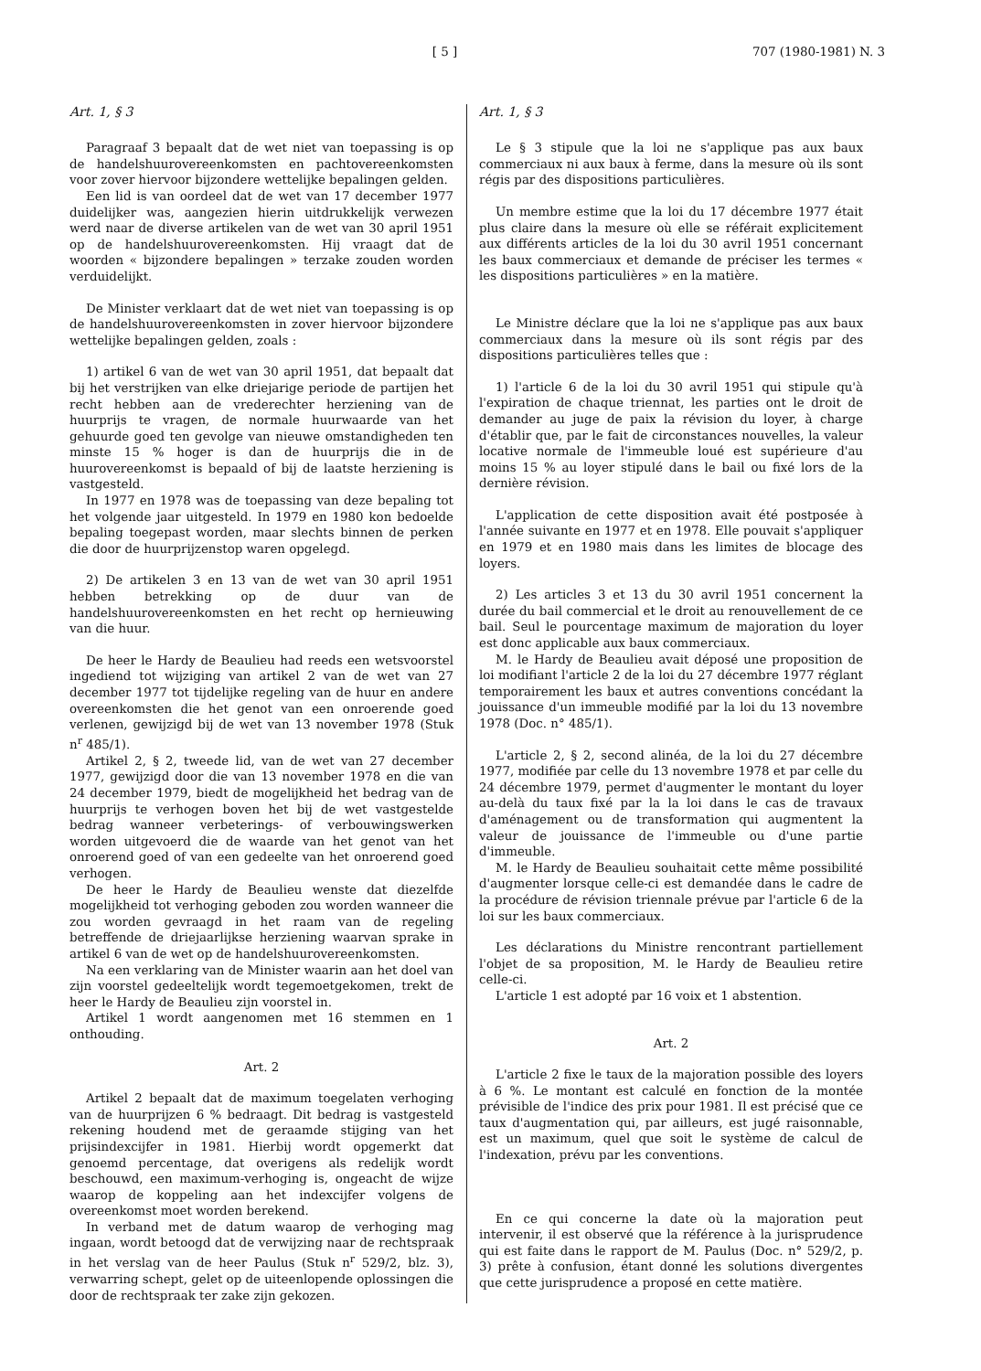[ 5 ] 707 (1980-1981) N. 3
Art. 1, § 3
Paragraaf 3 bepaalt dat de wet niet van toepassing is op de handelshuurovereenkomsten en pachtovereenkomsten voor zover hiervoor bijzondere wettelijke bepalingen gelden.
Een lid is van oordeel dat de wet van 17 december 1977 duidelijker was, aangezien hierin uitdrukkelijk verwezen werd naar de diverse artikelen van de wet van 30 april 1951 op de handelshuurovereenkomsten. Hij vraagt dat de woorden « bijzondere bepalingen » terzake zouden worden verduidelijkt.
De Minister verklaart dat de wet niet van toepassing is op de handelshuurovereenkomsten in zover hiervoor bijzondere wettelijke bepalingen gelden, zoals :
1) artikel 6 van de wet van 30 april 1951, dat bepaalt dat bij het verstrijken van elke driejarige periode de partijen het recht hebben aan de vrederechter herziening van de huurprijs te vragen, de normale huurwaarde van het gehuurde goed ten gevolge van nieuwe omstandigheden ten minste 15 % hoger is dan de huurprijs die in de huurovereenkomst is bepaald of bij de laatste herziening is vastgesteld.
In 1977 en 1978 was de toepassing van deze bepaling tot het volgende jaar uitgesteld. In 1979 en 1980 kon bedoelde bepaling toegepast worden, maar slechts binnen de perken die door de huurprijzenstop waren opgelegd.
2) De artikelen 3 en 13 van de wet van 30 april 1951 hebben betrekking op de duur van de handelshuurovereenkomsten en het recht op hernieuwing van die huur.
De heer le Hardy de Beaulieu had reeds een wetsvoorstel ingediend tot wijziging van artikel 2 van de wet van 27 december 1977 tot tijdelijke regeling van de huur en andere overeenkomsten die het genot van een onroerende goed verlenen, gewijzigd bij de wet van 13 november 1978 (Stuk n<sup>r</sup> 485/1).
Artikel 2, § 2, tweede lid, van de wet van 27 december 1977, gewijzigd door die van 13 november 1978 en die van 24 december 1979, biedt de mogelijkheid het bedrag van de huurprijs te verhogen boven het bij de wet vastgestelde bedrag wanneer verbeterings- of verbouwingswerken worden uitgevoerd die de waarde van het genot van het onroerend goed of van een gedeelte van het onroerend goed verhogen.
De heer le Hardy de Beaulieu wenste dat diezelfde mogelijkheid tot verhoging geboden zou worden wanneer die zou worden gevraagd in het raam van de regeling betreffende de driejaarlijkse herziening waarvan sprake in artikel 6 van de wet op de handelshuurovereenkomsten.
Na een verklaring van de Minister waarin aan het doel van zijn voorstel gedeeltelijk wordt tegemoetgekomen, trekt de heer le Hardy de Beaulieu zijn voorstel in.
Artikel 1 wordt aangenomen met 16 stemmen en 1 onthouding.
Art. 2
Artikel 2 bepaalt dat de maximum toegelaten verhoging van de huurprijzen 6 % bedraagt. Dit bedrag is vastgesteld rekening houdend met de geraamde stijging van het prijsindexcijfer in 1981. Hierbij wordt opgemerkt dat genoemd percentage, dat overigens als redelijk wordt beschouwd, een maximum-verhoging is, ongeacht de wijze waarop de koppeling aan het indexcijfer volgens de overeenkomst moet worden berekend.
In verband met de datum waarop de verhoging mag ingaan, wordt betoogd dat de verwijzing naar de rechtspraak in het verslag van de heer Paulus (Stuk n<sup>r</sup> 529/2, blz. 3), verwarring schept, gelet op de uiteenlopende oplossingen die door de rechtspraak ter zake zijn gekozen.
Art. 1, § 3
Le § 3 stipule que la loi ne s'applique pas aux baux commerciaux ni aux baux à ferme, dans la mesure où ils sont régis par des dispositions particulières.
Un membre estime que la loi du 17 décembre 1977 était plus claire dans la mesure où elle se référait explicitement aux différents articles de la loi du 30 avril 1951 concernant les baux commerciaux et demande de préciser les termes « les dispositions particulières » en la matière.
Le Ministre déclare que la loi ne s'applique pas aux baux commerciaux dans la mesure où ils sont régis par des dispositions particulières telles que :
1) l'article 6 de la loi du 30 avril 1951 qui stipule qu'à l'expiration de chaque triennat, les parties ont le droit de demander au juge de paix la révision du loyer, à charge d'établir que, par le fait de circonstances nouvelles, la valeur locative normale de l'immeuble loué est supérieure d'au moins 15 % au loyer stipulé dans le bail ou fixé lors de la dernière révision.
L'application de cette disposition avait été postposée à l'année suivante en 1977 et en 1978. Elle pouvait s'appliquer en 1979 et en 1980 mais dans les limites de blocage des loyers.
2) Les articles 3 et 13 du 30 avril 1951 concernent la durée du bail commercial et le droit au renouvellement de ce bail. Seul le pourcentage maximum de majoration du loyer est donc applicable aux baux commerciaux.
M. le Hardy de Beaulieu avait déposé une proposition de loi modifiant l'article 2 de la loi du 27 décembre 1977 réglant temporairement les baux et autres conventions concédant la jouissance d'un immeuble modifié par la loi du 13 novembre 1978 (Doc. n° 485/1).
L'article 2, § 2, second alinéa, de la loi du 27 décembre 1977, modifiée par celle du 13 novembre 1978 et par celle du 24 décembre 1979, permet d'augmenter le montant du loyer au-delà du taux fixé par la la loi dans le cas de travaux d'aménagement ou de transformation qui augmentent la valeur de jouissance de l'immeuble ou d'une partie d'immeuble.
M. le Hardy de Beaulieu souhaitait cette même possibilité d'augmenter lorsque celle-ci est demandée dans le cadre de la procédure de révision triennale prévue par l'article 6 de la loi sur les baux commerciaux.
Les déclarations du Ministre rencontrant partiellement l'objet de sa proposition, M. le Hardy de Beaulieu retire celle-ci.
L'article 1 est adopté par 16 voix et 1 abstention.
Art. 2
L'article 2 fixe le taux de la majoration possible des loyers à 6 %. Le montant est calculé en fonction de la montée prévisible de l'indice des prix pour 1981. Il est précisé que ce taux d'augmentation qui, par ailleurs, est jugé raisonnable, est un maximum, quel que soit le système de calcul de l'indexation, prévu par les conventions.
En ce qui concerne la date où la majoration peut intervenir, il est observé que la référence à la jurisprudence qui est faite dans le rapport de M. Paulus (Doc. n° 529/2, p. 3) prête à confusion, étant donné les solutions divergentes que cette jurisprudence a proposé en cette matière.